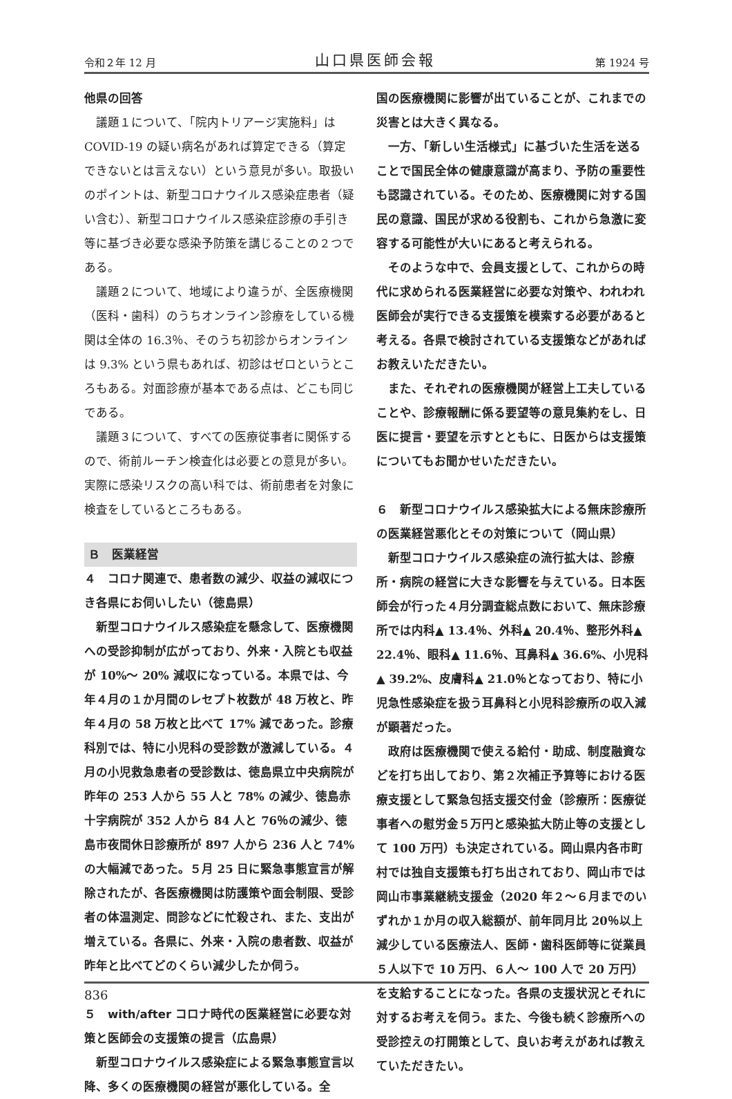令和２年 12 月 山口県医師会報 第 1924 号
他県の回答
議題１について、「院内トリアージ実施料」は COVID-19 の疑い病名があれば算定できる（算定できないとは言えない）という意見が多い。取扱いのポイントは、新型コロナウイルス感染症患者（疑い含む）、新型コロナウイルス感染症診療の手引き等に基づき必要な感染予防策を講じることの２つである。
議題２について、地域により違うが、全医療機関（医科・歯科）のうちオンライン診療をしている機関は全体の 16.3％、そのうち初診からオンラインは 9.3% という県もあれば、初診はゼロというところもある。対面診療が基本である点は、どこも同じである。
議題３について、すべての医療従事者に関係するので、術前ルーチン検査化は必要との意見が多い。実際に感染リスクの高い科では、術前患者を対象に検査をしているところもある。
Ｂ　医業経営
４　コロナ関連で、患者数の減少、収益の減収につき各県にお伺いしたい（徳島県）
新型コロナウイルス感染症を懸念して、医療機関への受診抑制が広がっており、外来・入院とも収益が 10%～ 20% 減収になっている。本県では、今年４月の１か月間のレセプト枚数が 48 万枚と、昨年４月の 58 万枚と比べて 17% 減であった。診療科別では、特に小児科の受診数が激減している。４月の小児救急患者の受診数は、徳島県立中央病院が昨年の 253 人から 55 人と 78% の減少、徳島赤十字病院が 352 人から 84 人と 76％の減少、徳島市夜間休日診療所が 897 人から 236 人と 74% の大幅減であった。５月 25 日に緊急事態宣言が解除されたが、各医療機関は防護策や面会制限、受診者の体温測定、問診などに忙殺され、また、支出が増えている。各県に、外来・入院の患者数、収益が昨年と比べてどのくらい減少したか伺う。
５　with/after コロナ時代の医業経営に必要な対策と医師会の支援策の提言（広島県）
新型コロナウイルス感染症による緊急事態宣言以降、多くの医療機関の経営が悪化している。全
国の医療機関に影響が出ていることが、これまでの災害とは大きく異なる。
一方、「新しい生活様式」に基づいた生活を送ることで国民全体の健康意識が高まり、予防の重要性も認識されている。そのため、医療機関に対する国民の意識、国民が求める役割も、これから急激に変容する可能性が大いにあると考えられる。
そのような中で、会員支援として、これからの時代に求められる医業経営に必要な対策や、われわれ医師会が実行できる支援策を模索する必要があると考える。各県で検討されている支援策などがあればお教えいただきたい。
また、それぞれの医療機関が経営上工夫していることや、診療報酬に係る要望等の意見集約をし、日医に提言・要望を示すとともに、日医からは支援策についてもお聞かせいただきたい。
６　新型コロナウイルス感染拡大による無床診療所の医業経営悪化とその対策について（岡山県）
新型コロナウイルス感染症の流行拡大は、診療所・病院の経営に大きな影響を与えている。日本医師会が行った４月分調査総点数において、無床診療所では内科▲ 13.4％、外科▲ 20.4％、整形外科▲ 22.4％、眼科▲ 11.6％、耳鼻科▲ 36.6%、小児科▲ 39.2%、皮膚科▲ 21.0％となっており、特に小児急性感染症を扱う耳鼻科と小児科診療所の収入減が顕著だった。
政府は医療機関で使える給付・助成、制度融資などを打ち出しており、第２次補正予算等における医療支援として緊急包括支援交付金（診療所：医療従事者への慰労金５万円と感染拡大防止等の支援として 100 万円）も決定されている。岡山県内各市町村では独自支援策も打ち出されており、岡山市では岡山市事業継続支援金（2020 年２～６月までのいずれか１か月の収入総額が、前年同月比 20％以上減少している医療法人、医師・歯科医師等に従業員５人以下で 10 万円、６人～ 100 人で 20 万円）を支給することになった。各県の支援状況とそれに対するお考えを伺う。また、今後も続く診療所への受診控えの打開策として、良いお考えがあれば教えていただきたい。
836